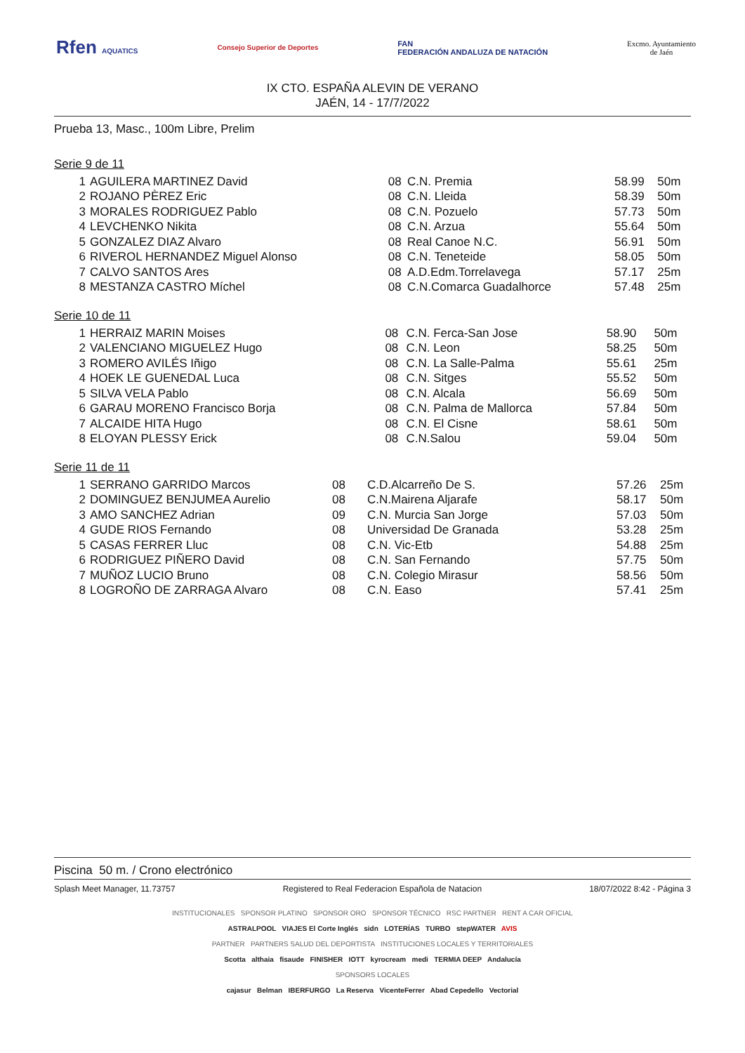Rfen AQUATICS Consejo Superior de Deportes
FAN
FEDERACIÓN ANDALUZA DE NATACIÓN
Excmo. Ayuntamiento
de Jaén
IX CTO. ESPAÑA ALEVIN DE VERANO
JAÉN, 14 - 17/7/2022
Prueba 13, Masc., 100m Libre, Prelim
Serie 9 de 11
| 1 | AGUILERA MARTINEZ David | 08 | C.N. Premia | 58.99 | 50m |
| 2 | ROJANO PÈREZ Eric | 08 | C.N. Lleida | 58.39 | 50m |
| 3 | MORALES RODRIGUEZ Pablo | 08 | C.N. Pozuelo | 57.73 | 50m |
| 4 | LEVCHENKO Nikita | 08 | C.N. Arzua | 55.64 | 50m |
| 5 | GONZALEZ DIAZ Alvaro | 08 | Real Canoe N.C. | 56.91 | 50m |
| 6 | RIVEROL HERNANDEZ Miguel Alonso | 08 | C.N. Teneteide | 58.05 | 50m |
| 7 | CALVO SANTOS Ares | 08 | A.D.Edm.Torrelavega | 57.17 | 25m |
| 8 | MESTANZA CASTRO Míchel | 08 | C.N.Comarca Guadalhorce | 57.48 | 25m |
Serie 10 de 11
| 1 | HERRAIZ MARIN Moises | 08 | C.N. Ferca-San Jose | 58.90 | 50m |
| 2 | VALENCIANO MIGUELEZ Hugo | 08 | C.N. Leon | 58.25 | 50m |
| 3 | ROMERO AVILÉS Iñigo | 08 | C.N. La Salle-Palma | 55.61 | 25m |
| 4 | HOEK LE GUENEDAL Luca | 08 | C.N. Sitges | 55.52 | 50m |
| 5 | SILVA VELA Pablo | 08 | C.N. Alcala | 56.69 | 50m |
| 6 | GARAU MORENO Francisco Borja | 08 | C.N. Palma de Mallorca | 57.84 | 50m |
| 7 | ALCAIDE HITA Hugo | 08 | C.N. El Cisne | 58.61 | 50m |
| 8 | ELOYAN PLESSY Erick | 08 | C.N.Salou | 59.04 | 50m |
Serie 11 de 11
| 1 | SERRANO GARRIDO Marcos | 08 | C.D.Alcarreño De S. | 57.26 | 25m |
| 2 | DOMINGUEZ BENJUMEA Aurelio | 08 | C.N.Mairena Aljarafe | 58.17 | 50m |
| 3 | AMO SANCHEZ Adrian | 09 | C.N. Murcia San Jorge | 57.03 | 50m |
| 4 | GUDE RIOS Fernando | 08 | Universidad De Granada | 53.28 | 25m |
| 5 | CASAS FERRER Lluc | 08 | C.N. Vic-Etb | 54.88 | 25m |
| 6 | RODRIGUEZ PIÑERO David | 08 | C.N. San Fernando | 57.75 | 50m |
| 7 | MUÑOZ LUCIO Bruno | 08 | C.N. Colegio Mirasur | 58.56 | 50m |
| 8 | LOGROÑO DE ZARRAGA Alvaro | 08 | C.N. Easo | 57.41 | 25m |
Piscina 50 m. / Crono electrónico
Splash Meet Manager, 11.73757 Registered to Real Federacion Española de Natacion 18/07/2022 8:42 - Página 3
INSTITUCIONALES SPONSOR PLATINO SPONSOR ORO SPONSOR TÉCNICO RSC PARTNER RENT A CAR OFICIAL
ASTRALPOOL VIAJES El Corte Inglés sidn LOTERÍAS TURBO stepWATER AVIS
PARTNER PARTNERS SALUD DEL DEPORTISTA INSTITUCIONES LOCALES Y TERRITORIALES
Scotta althaia fisaude FINISHER IOTT kyrocream medi TERMIA DEEP Andalucía
SPONSORS LOCALES
cajasur Belman IBERFURGO La Reserva VicenteFerrer Abad Cepedello Vectorial